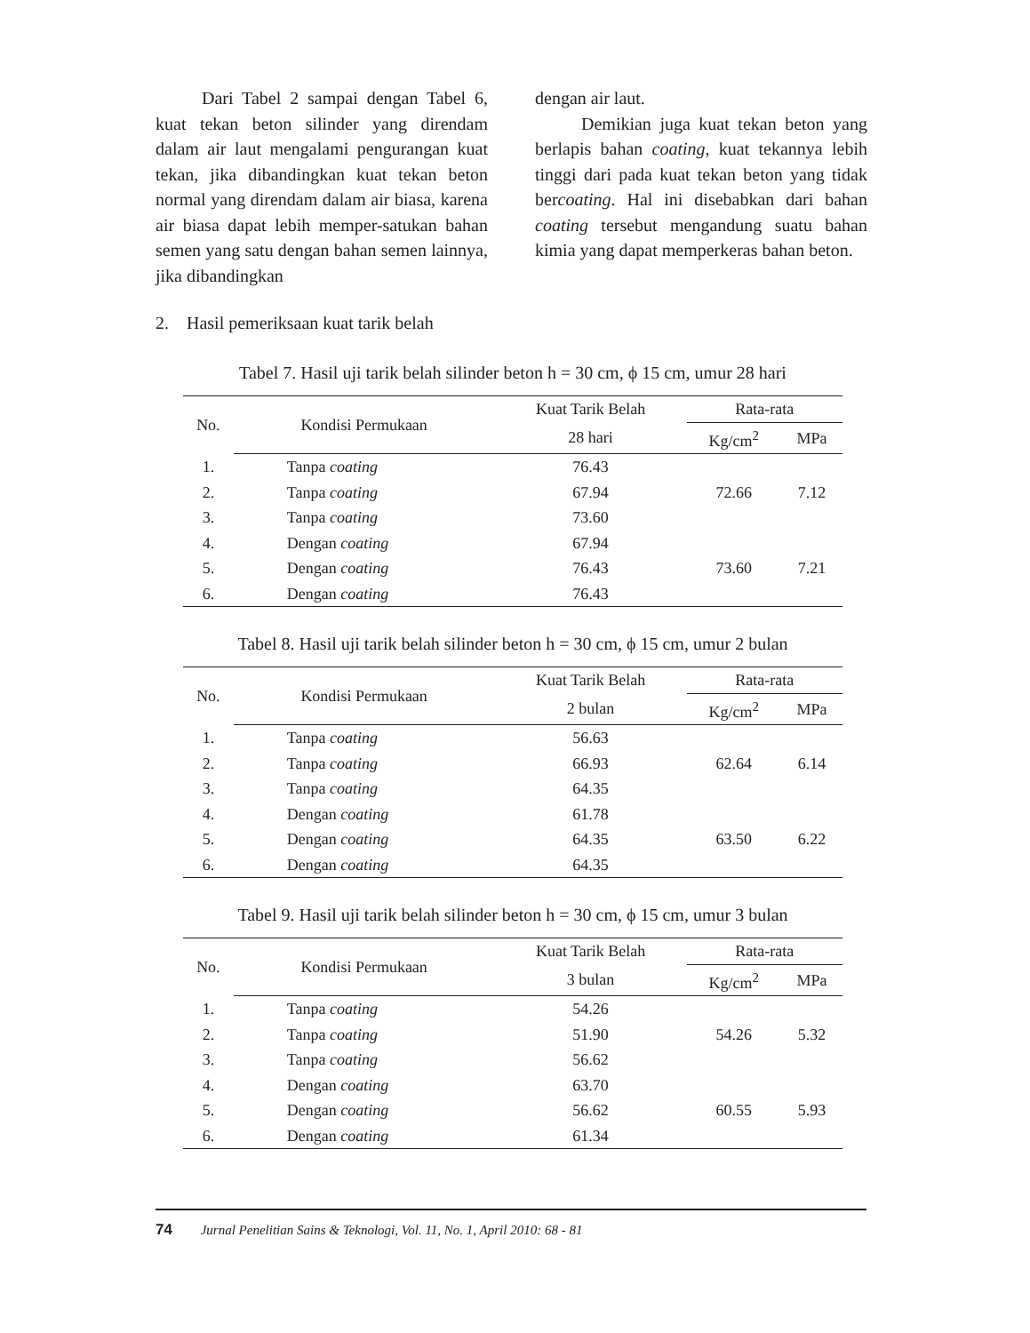Dari Tabel 2 sampai dengan Tabel 6, kuat tekan beton silinder yang direndam dalam air laut mengalami pengurangan kuat tekan, jika dibandingkan kuat tekan beton normal yang direndam dalam air biasa, karena air biasa dapat lebih memper-satukan bahan semen yang satu dengan bahan semen lainnya, jika dibandingkan
dengan air laut.
Demikian juga kuat tekan beton yang berlapis bahan coating, kuat tekannya lebih tinggi dari pada kuat tekan beton yang tidak bercoating. Hal ini disebabkan dari bahan coating tersebut mengandung suatu bahan kimia yang dapat memperkeras bahan beton.
2. Hasil pemeriksaan kuat tarik belah
Tabel 7. Hasil uji tarik belah silinder beton h = 30 cm, ϕ 15 cm, umur 28 hari
| No. | Kondisi Permukaan | Kuat Tarik Belah | Rata-rata | |
| --- | --- | --- | --- | --- |
| | | 28 hari | Kg/cm<sup>2</sup> | MPa |
| 1. | Tanpa coating | 76.43 | | |
| 2. | Tanpa coating | 67.94 | 72.66 | 7.12 |
| 3. | Tanpa coating | 73.60 | | |
| 4. | Dengan coating | 67.94 | | |
| 5. | Dengan coating | 76.43 | 73.60 | 7.21 |
| 6. | Dengan coating | 76.43 | | |
Tabel 8. Hasil uji tarik belah silinder beton h = 30 cm, ϕ 15 cm, umur 2 bulan
| No. | Kondisi Permukaan | Kuat Tarik Belah | Rata-rata | |
| --- | --- | --- | --- | --- |
| | | 2 bulan | Kg/cm<sup>2</sup> | MPa |
| 1. | Tanpa coating | 56.63 | | |
| 2. | Tanpa coating | 66.93 | 62.64 | 6.14 |
| 3. | Tanpa coating | 64.35 | | |
| 4. | Dengan coating | 61.78 | | |
| 5. | Dengan coating | 64.35 | 63.50 | 6.22 |
| 6. | Dengan coating | 64.35 | | |
Tabel 9. Hasil uji tarik belah silinder beton h = 30 cm, ϕ 15 cm, umur 3 bulan
| No. | Kondisi Permukaan | Kuat Tarik Belah | Rata-rata | |
| --- | --- | --- | --- | --- |
| | | 3 bulan | Kg/cm<sup>2</sup> | MPa |
| 1. | Tanpa coating | 54.26 | | |
| 2. | Tanpa coating | 51.90 | 54.26 | 5.32 |
| 3. | Tanpa coating | 56.62 | | |
| 4. | Dengan coating | 63.70 | | |
| 5. | Dengan coating | 56.62 | 60.55 | 5.93 |
| 6. | Dengan coating | 61.34 | | |
74 Jurnal Penelitian Sains & Teknologi, Vol. 11, No. 1, April 2010: 68 - 81